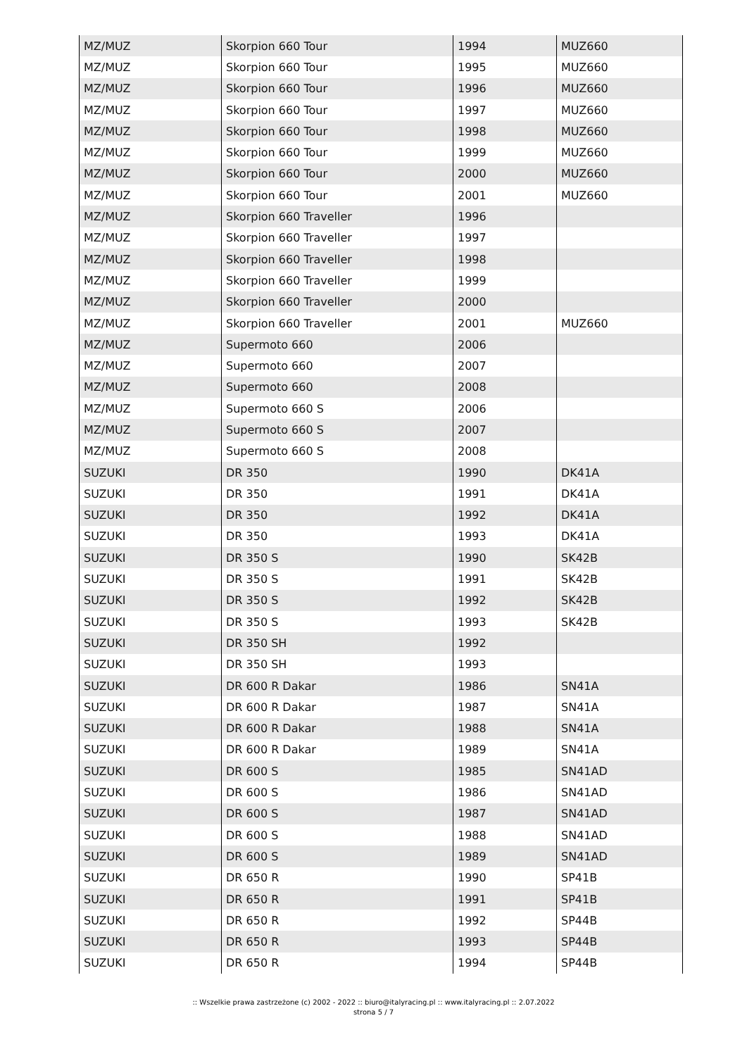| MZ/MUZ | Skorpion 660 Tour | 1994 | MUZ660 |
| MZ/MUZ | Skorpion 660 Tour | 1995 | MUZ660 |
| MZ/MUZ | Skorpion 660 Tour | 1996 | MUZ660 |
| MZ/MUZ | Skorpion 660 Tour | 1997 | MUZ660 |
| MZ/MUZ | Skorpion 660 Tour | 1998 | MUZ660 |
| MZ/MUZ | Skorpion 660 Tour | 1999 | MUZ660 |
| MZ/MUZ | Skorpion 660 Tour | 2000 | MUZ660 |
| MZ/MUZ | Skorpion 660 Tour | 2001 | MUZ660 |
| MZ/MUZ | Skorpion 660 Traveller | 1996 | |
| MZ/MUZ | Skorpion 660 Traveller | 1997 | |
| MZ/MUZ | Skorpion 660 Traveller | 1998 | |
| MZ/MUZ | Skorpion 660 Traveller | 1999 | |
| MZ/MUZ | Skorpion 660 Traveller | 2000 | |
| MZ/MUZ | Skorpion 660 Traveller | 2001 | MUZ660 |
| MZ/MUZ | Supermoto 660 | 2006 | |
| MZ/MUZ | Supermoto 660 | 2007 | |
| MZ/MUZ | Supermoto 660 | 2008 | |
| MZ/MUZ | Supermoto 660 S | 2006 | |
| MZ/MUZ | Supermoto 660 S | 2007 | |
| MZ/MUZ | Supermoto 660 S | 2008 | |
| SUZUKI | DR 350 | 1990 | DK41A |
| SUZUKI | DR 350 | 1991 | DK41A |
| SUZUKI | DR 350 | 1992 | DK41A |
| SUZUKI | DR 350 | 1993 | DK41A |
| SUZUKI | DR 350 S | 1990 | SK42B |
| SUZUKI | DR 350 S | 1991 | SK42B |
| SUZUKI | DR 350 S | 1992 | SK42B |
| SUZUKI | DR 350 S | 1993 | SK42B |
| SUZUKI | DR 350 SH | 1992 | |
| SUZUKI | DR 350 SH | 1993 | |
| SUZUKI | DR 600 R Dakar | 1986 | SN41A |
| SUZUKI | DR 600 R Dakar | 1987 | SN41A |
| SUZUKI | DR 600 R Dakar | 1988 | SN41A |
| SUZUKI | DR 600 R Dakar | 1989 | SN41A |
| SUZUKI | DR 600 S | 1985 | SN41AD |
| SUZUKI | DR 600 S | 1986 | SN41AD |
| SUZUKI | DR 600 S | 1987 | SN41AD |
| SUZUKI | DR 600 S | 1988 | SN41AD |
| SUZUKI | DR 600 S | 1989 | SN41AD |
| SUZUKI | DR 650 R | 1990 | SP41B |
| SUZUKI | DR 650 R | 1991 | SP41B |
| SUZUKI | DR 650 R | 1992 | SP44B |
| SUZUKI | DR 650 R | 1993 | SP44B |
| SUZUKI | DR 650 R | 1994 | SP44B |
:: Wszelkie prawa zastrzeżone (c) 2002 - 2022 :: biuro@italyracing.pl :: www.italyracing.pl :: 2.07.2022
strona 5 / 7